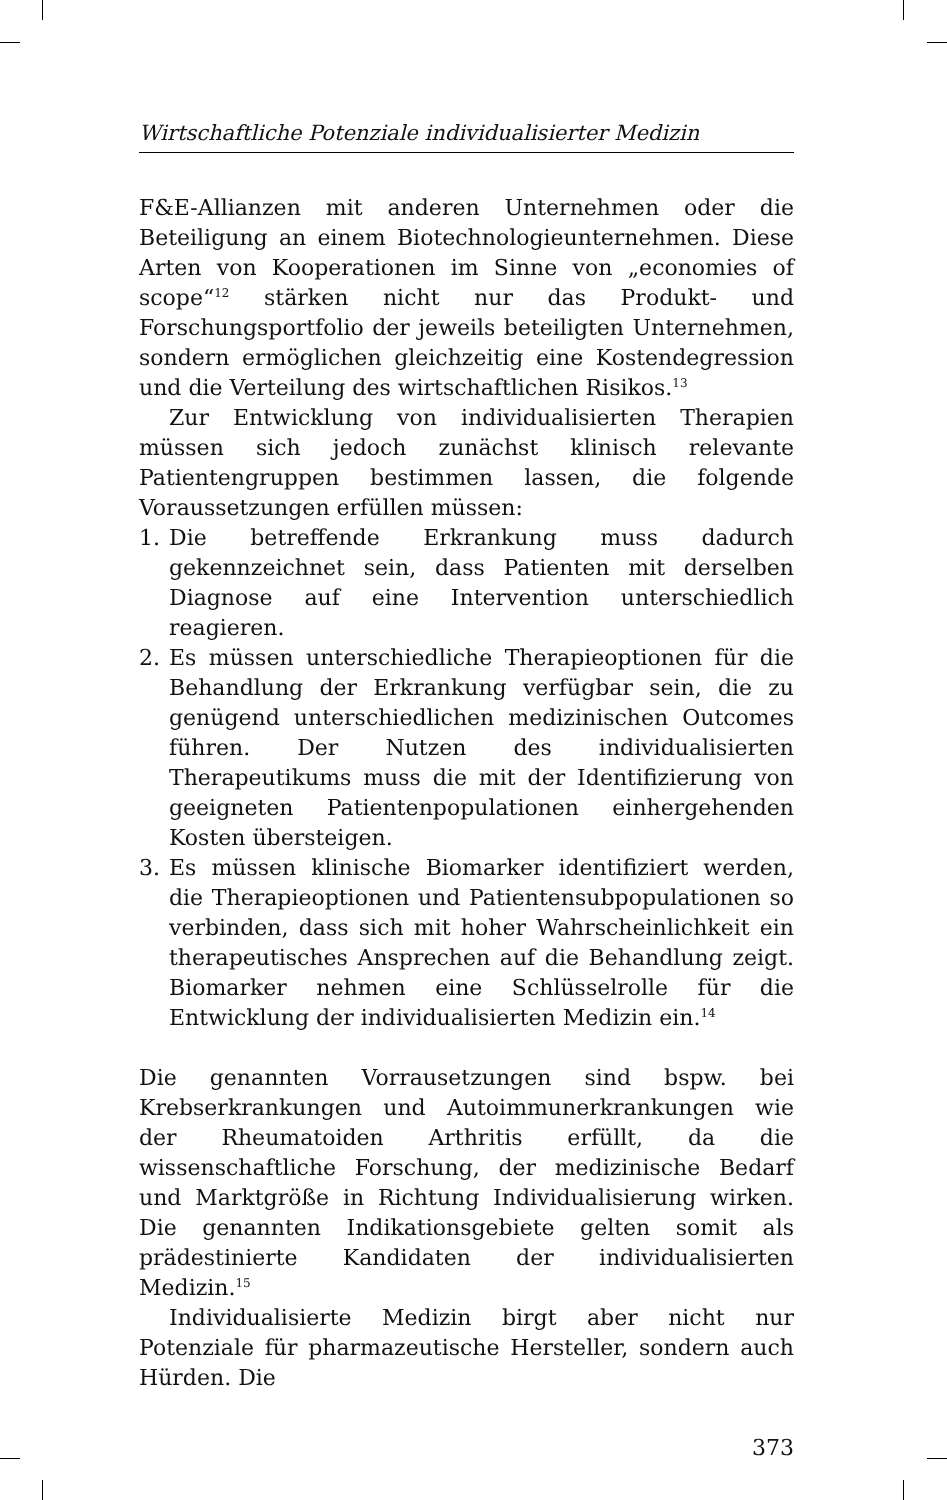Wirtschaftliche Potenziale individualisierter Medizin
F&E-Allianzen mit anderen Unternehmen oder die Beteiligung an einem Biotechnologieunternehmen. Diese Arten von Kooperationen im Sinne von „economies of scope“<sup>12</sup> stärken nicht nur das Produkt- und Forschungsportfolio der jeweils beteiligten Unternehmen, sondern ermöglichen gleichzeitig eine Kostendegression und die Verteilung des wirtschaftlichen Risikos.<sup>13</sup>
Zur Entwicklung von individualisierten Therapien müssen sich jedoch zunächst klinisch relevante Patientengruppen bestimmen lassen, die folgende Voraussetzungen erfüllen müssen:
1. Die betreffende Erkrankung muss dadurch gekennzeichnet sein, dass Patienten mit derselben Diagnose auf eine Intervention unterschiedlich reagieren.
2. Es müssen unterschiedliche Therapieoptionen für die Behandlung der Erkrankung verfügbar sein, die zu genügend unterschiedlichen medizinischen Outcomes führen. Der Nutzen des individualisierten Therapeutikums muss die mit der Identifizierung von geeigneten Patientenpopulationen einhergehenden Kosten übersteigen.
3. Es müssen klinische Biomarker identifiziert werden, die Therapieoptionen und Patientensubpopulationen so verbinden, dass sich mit hoher Wahrscheinlichkeit ein therapeutisches Ansprechen auf die Behandlung zeigt. Biomarker nehmen eine Schlüsselrolle für die Entwicklung der individualisierten Medizin ein.<sup>14</sup>
Die genannten Vorrausetzungen sind bspw. bei Krebserkrankungen und Autoimmunerkrankungen wie der Rheumatoiden Arthritis erfüllt, da die wissenschaftliche Forschung, der medizinische Bedarf und Marktgröße in Richtung Individualisierung wirken. Die genannten Indikationsgebiete gelten somit als prädestinierte Kandidaten der individualisierten Medizin.<sup>15</sup>
Individualisierte Medizin birgt aber nicht nur Potenziale für pharmazeutische Hersteller, sondern auch Hürden. Die
373